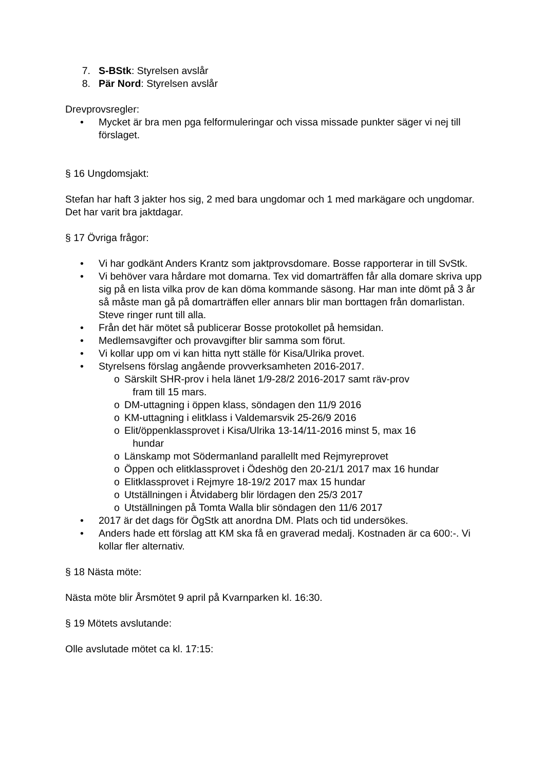7. S-BStk: Styrelsen avslår
8. Pär Nord: Styrelsen avslår
Drevprovsregler:
• Mycket är bra men pga felformuleringar och vissa missade punkter säger vi nej till förslaget.
§ 16 Ungdomsjakt:
Stefan har haft 3 jakter hos sig, 2 med bara ungdomar och 1 med markägare och ungdomar. Det har varit bra jaktdagar.
§ 17 Övriga frågor:
• Vi har godkänt Anders Krantz som jaktprovsdomare. Bosse rapporterar in till SvStk.
• Vi behöver vara hårdare mot domarna. Tex vid domarträffen får alla domare skriva upp sig på en lista vilka prov de kan döma kommande säsong. Har man inte dömt på 3 år så måste man gå på domarträffen eller annars blir man borttagen från domarlistan. Steve ringer runt till alla.
• Från det här mötet så publicerar Bosse protokollet på hemsidan.
• Medlemsavgifter och provavgifter blir samma som förut.
• Vi kollar upp om vi kan hitta nytt ställe för Kisa/Ulrika provet.
• Styrelsens förslag angående provverksamheten 2016-2017.
o Särskilt SHR-prov i hela länet 1/9-28/2 2016-2017 samt räv-prov
fram till 15 mars.
o DM-uttagning i öppen klass, söndagen den 11/9 2016
o KM-uttagning i elitklass i Valdemarsvik 25-26/9 2016
o Elit/öppenklassprovet i Kisa/Ulrika 13-14/11-2016 minst 5, max 16
hundar
o Länskamp mot Södermanland parallellt med Rejmyreprovet
o Öppen och elitklassprovet i Ödeshög den 20-21/1 2017 max 16 hundar
o Elitklassprovet i Rejmyre 18-19/2 2017 max 15 hundar
o Utställningen i Åtvidaberg blir lördagen den 25/3 2017
o Utställningen på Tomta Walla blir söndagen den 11/6 2017
• 2017 är det dags för ÖgStk att anordna DM. Plats och tid undersökes.
• Anders hade ett förslag att KM ska få en graverad medalj. Kostnaden är ca 600:-. Vi kollar fler alternativ.
§ 18 Nästa möte:
Nästa möte blir Årsmötet 9 april på Kvarnparken kl. 16:30.
§ 19 Mötets avslutande:
Olle avslutade mötet ca kl. 17:15: